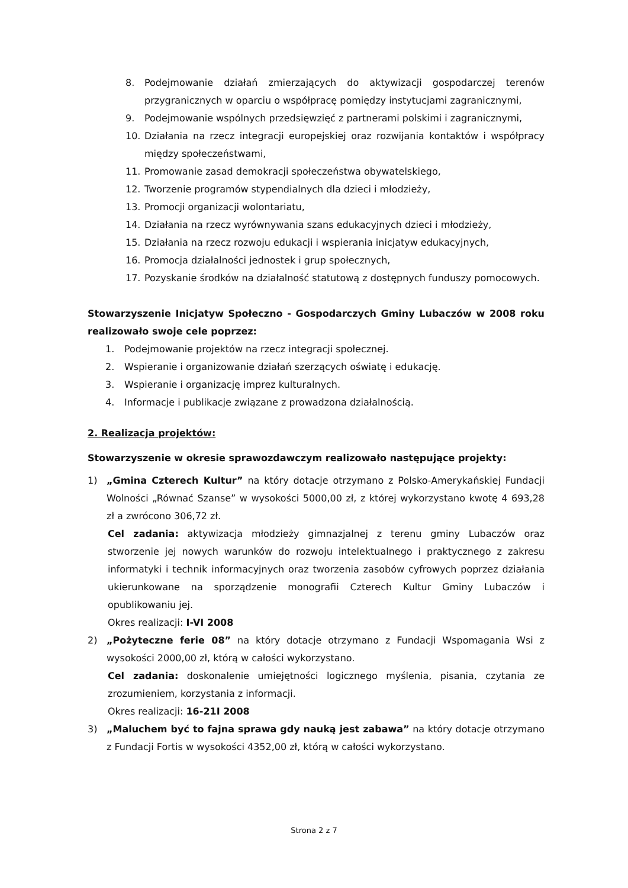8. Podejmowanie działań zmierzających do aktywizacji gospodarczej terenów przygranicznych w oparciu o współpracę pomiędzy instytucjami zagranicznymi,
9. Podejmowanie wspólnych przedsięwzięć z partnerami polskimi i zagranicznymi,
10. Działania na rzecz integracji europejskiej oraz rozwijania kontaktów i współpracy między społeczeństwami,
11. Promowanie zasad demokracji społeczeństwa obywatelskiego,
12. Tworzenie programów stypendialnych dla dzieci i młodzieży,
13. Promocji organizacji wolontariatu,
14. Działania na rzecz wyrównywania szans edukacyjnych dzieci i młodzieży,
15. Działania na rzecz rozwoju edukacji i wspierania inicjatyw edukacyjnych,
16. Promocja działalności jednostek i grup społecznych,
17. Pozyskanie środków na działalność statutową z dostępnych funduszy pomocowych.
Stowarzyszenie Inicjatyw Społeczno - Gospodarczych Gminy Lubaczów w 2008 roku realizowało swoje cele poprzez:
1. Podejmowanie projektów na rzecz integracji społecznej.
2. Wspieranie i organizowanie działań szerzących oświatę i edukację.
3. Wspieranie i organizację imprez kulturalnych.
4. Informacje i publikacje związane z prowadzona działalnością.
2. Realizacja projektów:
Stowarzyszenie w okresie sprawozdawczym realizowało następujące projekty:
1) „Gmina Czterech Kultur” na który dotacje otrzymano z Polsko-Amerykańskiej Fundacji Wolności „Równać Szanse” w wysokości 5000,00 zł, z której wykorzystano kwotę 4 693,28 zł a zwrócono 306,72 zł.
Cel zadania: aktywizacja młodzieży gimnazjalnej z terenu gminy Lubaczów oraz stworzenie jej nowych warunków do rozwoju intelektualnego i praktycznego z zakresu informatyki i technik informacyjnych oraz tworzenia zasobów cyfrowych poprzez działania ukierunkowane na sporządzenie monografii Czterech Kultur Gminy Lubaczów i opublikowaniu jej.
Okres realizacji: I-VI 2008
2) „Pożyteczne ferie 08” na który dotacje otrzymano z Fundacji Wspomagania Wsi z wysokości 2000,00 zł, którą w całości wykorzystano.
Cel zadania: doskonalenie umiejętności logicznego myślenia, pisania, czytania ze zrozumieniem, korzystania z informacji.
Okres realizacji: 16-21I 2008
3) „Maluchem być to fajna sprawa gdy nauką jest zabawa” na który dotacje otrzymano z Fundacji Fortis w wysokości 4352,00 zł, którą w całości wykorzystano.
Strona 2 z 7